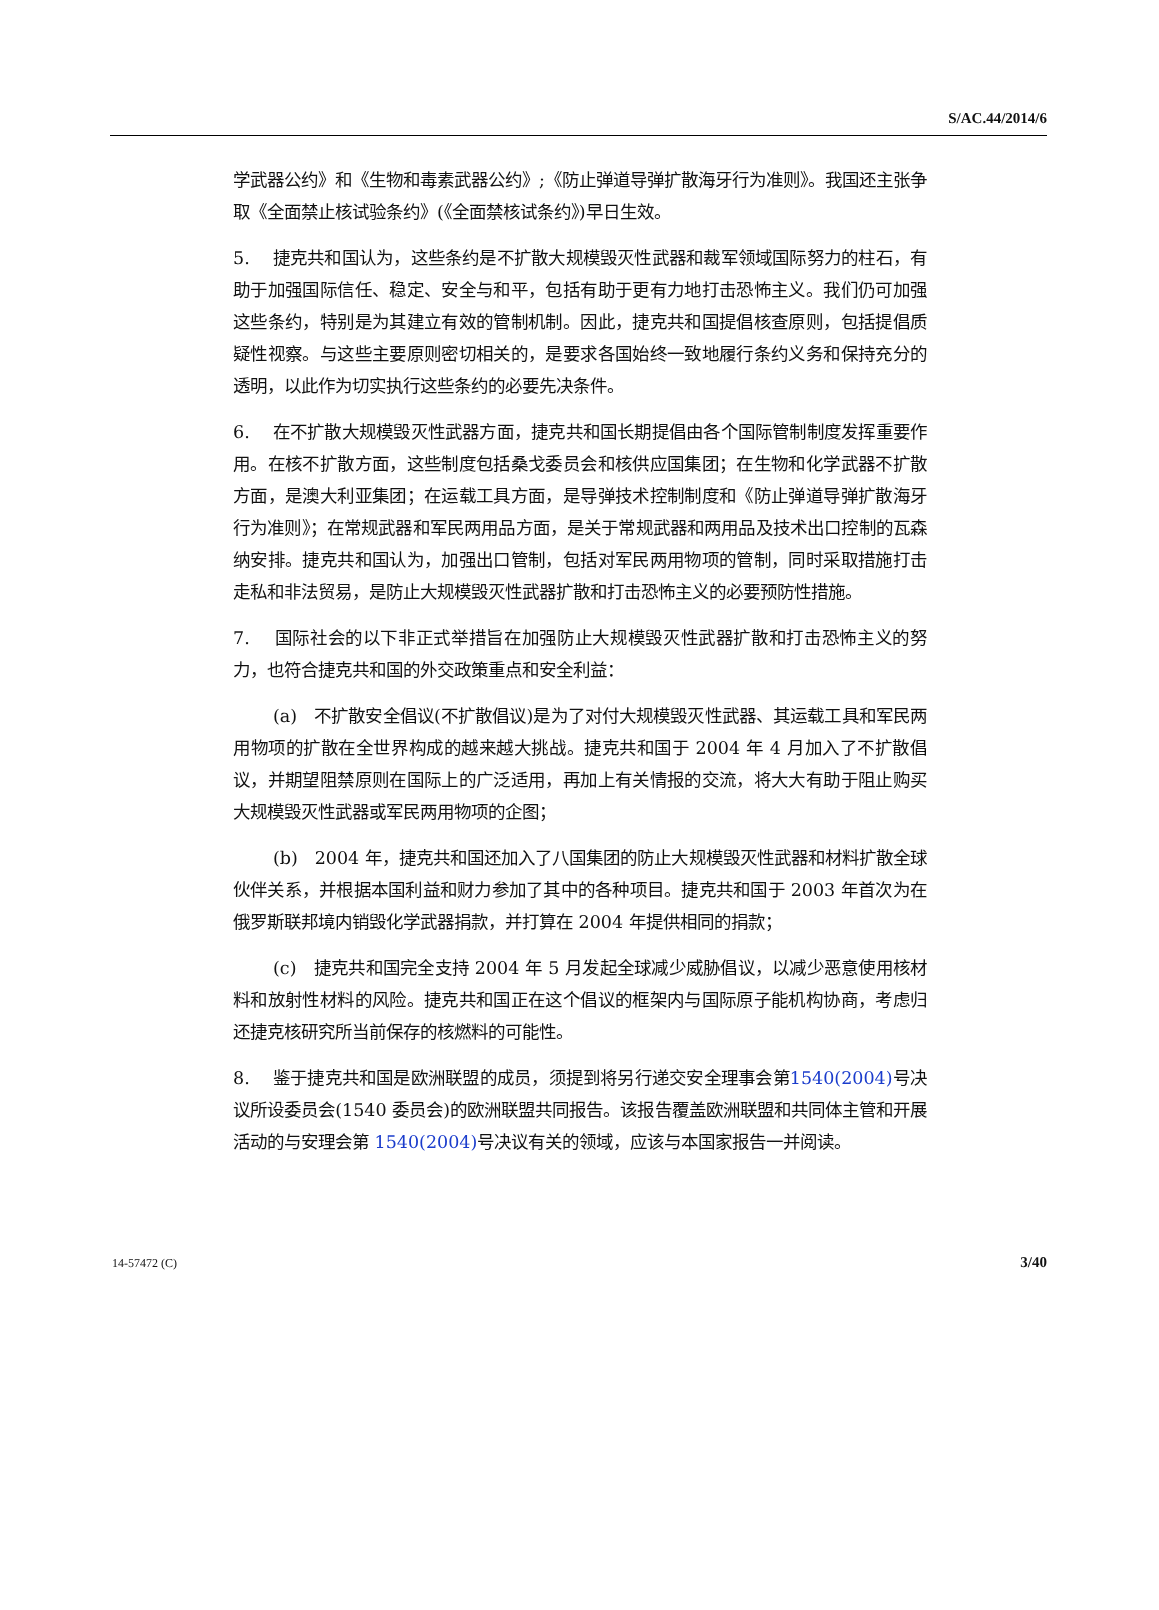S/AC.44/2014/6
学武器公约》和《生物和毒素武器公约》;《防止弹道导弹扩散海牙行为准则》。我国还主张争取《全面禁止核试验条约》(《全面禁核试条约》)早日生效。
5. 捷克共和国认为，这些条约是不扩散大规模毁灭性武器和裁军领域国际努力的柱石，有助于加强国际信任、稳定、安全与和平，包括有助于更有力地打击恐怖主义。我们仍可加强这些条约，特别是为其建立有效的管制机制。因此，捷克共和国提倡核查原则，包括提倡质疑性视察。与这些主要原则密切相关的，是要求各国始终一致地履行条约义务和保持充分的透明，以此作为切实执行这些条约的必要先决条件。
6. 在不扩散大规模毁灭性武器方面，捷克共和国长期提倡由各个国际管制制度发挥重要作用。在核不扩散方面，这些制度包括桑戈委员会和核供应国集团；在生物和化学武器不扩散方面，是澳大利亚集团；在运载工具方面，是导弹技术控制制度和《防止弹道导弹扩散海牙行为准则》；在常规武器和军民两用品方面，是关于常规武器和两用品及技术出口控制的瓦森纳安排。捷克共和国认为，加强出口管制，包括对军民两用物项的管制，同时采取措施打击走私和非法贸易，是防止大规模毁灭性武器扩散和打击恐怖主义的必要预防性措施。
7. 国际社会的以下非正式举措旨在加强防止大规模毁灭性武器扩散和打击恐怖主义的努力，也符合捷克共和国的外交政策重点和安全利益：
(a) 不扩散安全倡议(不扩散倡议)是为了对付大规模毁灭性武器、其运载工具和军民两用物项的扩散在全世界构成的越来越大挑战。捷克共和国于 2004 年 4 月加入了不扩散倡议，并期望阻禁原则在国际上的广泛适用，再加上有关情报的交流，将大大有助于阻止购买大规模毁灭性武器或军民两用物项的企图；
(b) 2004 年，捷克共和国还加入了八国集团的防止大规模毁灭性武器和材料扩散全球伙伴关系，并根据本国利益和财力参加了其中的各种项目。捷克共和国于 2003 年首次为在俄罗斯联邦境内销毁化学武器捐款，并打算在 2004 年提供相同的捐款；
(c) 捷克共和国完全支持 2004 年 5 月发起全球减少威胁倡议，以减少恶意使用核材料和放射性材料的风险。捷克共和国正在这个倡议的框架内与国际原子能机构协商，考虑归还捷克核研究所当前保存的核燃料的可能性。
8. 鉴于捷克共和国是欧洲联盟的成员，须提到将另行递交安全理事会第1540(2004) 号决议所设委员会(1540 委员会)的欧洲联盟共同报告。该报告覆盖欧洲联盟和共同体主管和开展活动的与安理会第 1540(2004) 号决议有关的领域，应该与本国家报告一并阅读。
14-57472 (C) 3/40